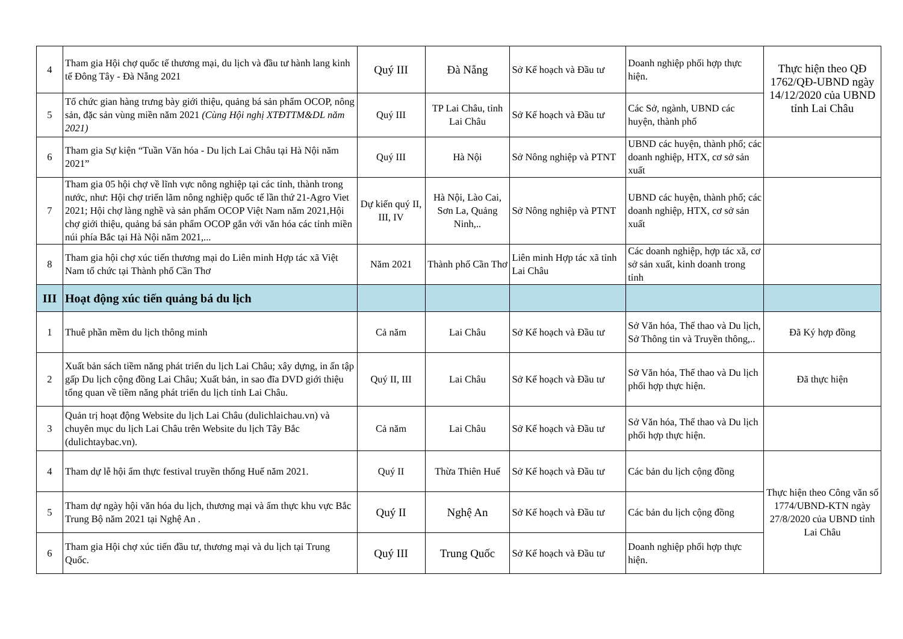| 4 | Tham gia Hội chợ quốc tế thương mại, du lịch và đầu tư hành lang kinh tế Đông Tây - Đà Nẵng 2021 | Quý III | Đà Nẵng | Sở Kế hoạch và Đầu tư | Doanh nghiệp phối hợp thực hiện. | Thực hiện theo QĐ 1762/QĐ-UBND ngày 14/12/2020 của UBND tỉnh Lai Châu |
| 5 | Tổ chức gian hàng trưng bày giới thiệu, quảng bá sản phẩm OCOP, nông sản, đặc sản vùng miền năm 2021 (Cùng Hội nghị XTĐTTM&DL năm 2021) | Quý III | TP Lai Châu, tỉnh Lai Châu | Sở Kế hoạch và Đầu tư | Các Sở, ngành, UBND các huyện, thành phố | |
| 6 | Tham gia Sự kiện “Tuần Văn hóa - Du lịch Lai Châu tại Hà Nội năm 2021” | Quý III | Hà Nội | Sở Nông nghiệp và PTNT | UBND các huyện, thành phố; các doanh nghiệp, HTX, cơ sở sản xuất | |
| 7 | Tham gia 05 hội chợ về lĩnh vực nông nghiệp tại các tỉnh, thành trong nước, như: Hội chợ triển lãm nông nghiệp quốc tế lần thứ 21-Agro Viet 2021; Hội chợ làng nghề và sản phẩm OCOP Việt Nam năm 2021,Hội chợ giới thiệu, quảng bá sản phẩm OCOP gắn với văn hóa các tỉnh miền núi phía Bắc tại Hà Nội năm 2021,... | Dự kiến quý II, III, IV | Hà Nội, Lào Cai, Sơn La, Quảng Ninh,.. | Sở Nông nghiệp và PTNT | UBND các huyện, thành phố; các doanh nghiệp, HTX, cơ sở sản xuất | |
| 8 | Tham gia hội chợ xúc tiến thương mại do Liên minh Hợp tác xã Việt Nam tổ chức tại Thành phố Cần Thơ | Năm 2021 | Thành phố Cần Thơ | Liên minh Hợp tác xã tỉnh Lai Châu | Các doanh nghiệp, hợp tác xã, cơ sở sản xuất, kinh doanh trong tỉnh | |
| III | Hoạt động xúc tiến quảng bá du lịch | | | | | |
| 1 | Thuê phần mềm du lịch thông minh | Cả năm | Lai Châu | Sở Kế hoạch và Đầu tư | Sở Văn hóa, Thể thao và Du lịch, Sở Thông tin và Truyền thông,.. | Đã Ký hợp đồng |
| 2 | Xuất bản sách tiềm năng phát triển du lịch Lai Châu; xây dựng, in ấn tập gấp Du lịch cộng đồng Lai Châu; Xuất bản, in sao đĩa DVD giới thiệu tổng quan về tiềm năng phát triển du lịch tỉnh Lai Châu. | Quý II, III | Lai Châu | Sở Kế hoạch và Đầu tư | Sở Văn hóa, Thể thao và Du lịch phối hợp thực hiện. | Đã thực hiện |
| 3 | Quản trị hoạt động Website du lịch Lai Châu (dulichlaichau.vn) và chuyên mục du lịch Lai Châu trên Website du lịch Tây Bắc (dulichtaybac.vn). | Cả năm | Lai Châu | Sở Kế hoạch và Đầu tư | Sở Văn hóa, Thể thao và Du lịch phối hợp thực hiện. | |
| 4 | Tham dự lễ hội ẩm thực festival truyền thống Huế năm 2021. | Quý II | Thừa Thiên Huế | Sở Kế hoạch và Đầu tư | Các bản du lịch cộng đồng | Thực hiện theo Công văn số 1774/UBND-KTN ngày 27/8/2020 của UBND tỉnh Lai Châu |
| 5 | Tham dự ngày hội văn hóa du lịch, thương mại và ẩm thực khu vực Bắc Trung Bộ năm 2021 tại Nghệ An . | Quý II | Nghệ An | Sở Kế hoạch và Đầu tư | Các bản du lịch cộng đồng | |
| 6 | Tham gia Hội chợ xúc tiến đầu tư, thương mại và du lịch tại Trung Quốc. | Quý III | Trung Quốc | Sở Kế hoạch và Đầu tư | Doanh nghiệp phối hợp thực hiện. | |